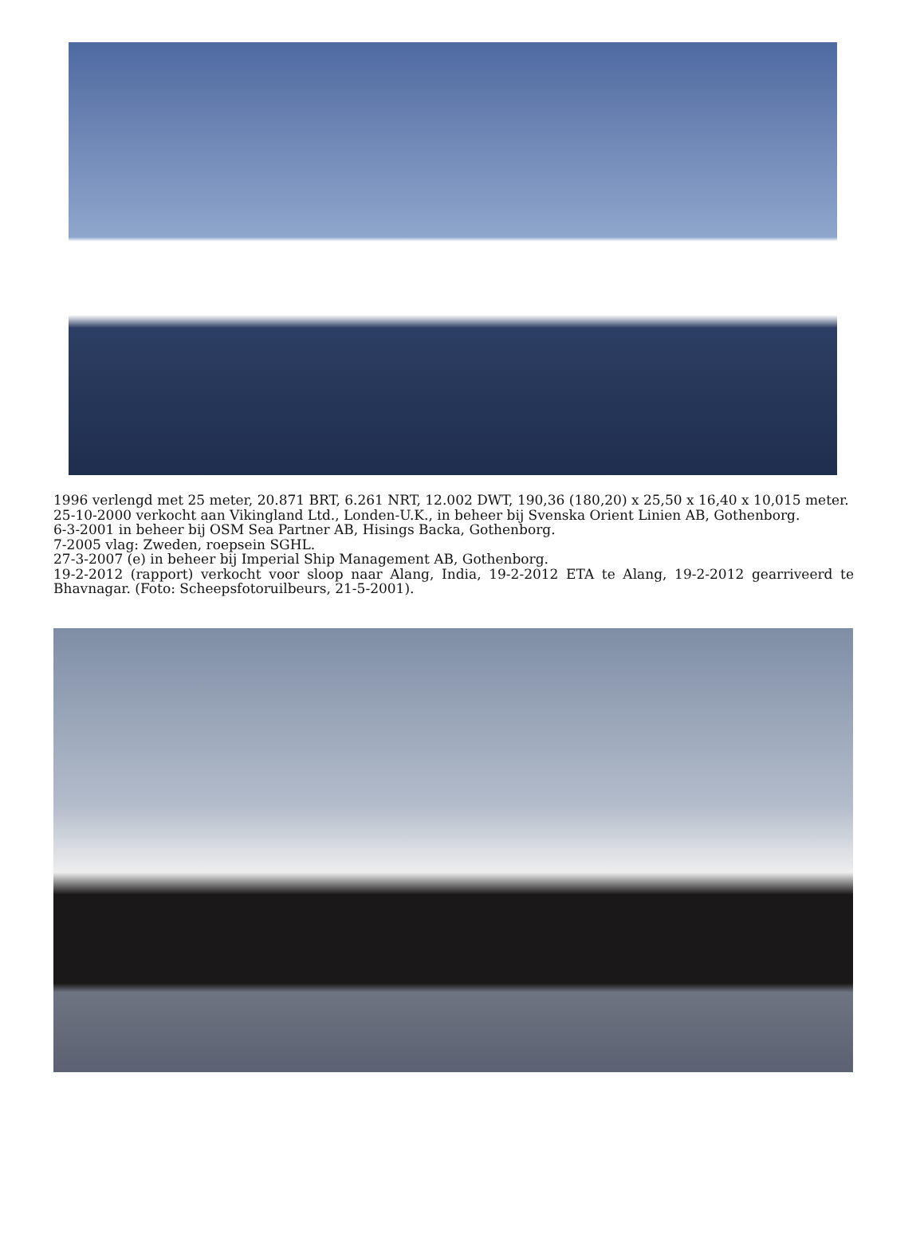1996 verlengd met 25 meter, 20.871 BRT, 6.261 NRT, 12.002 DWT, 190,36 (180,20) x 25,50 x 16,40 x 10,015 meter.
25-10-2000 verkocht aan Vikingland Ltd., Londen-U.K., in beheer bij Svenska Orient Linien AB, Gothenborg.
6-3-2001 in beheer bij OSM Sea Partner AB, Hisings Backa, Gothenborg.
7-2005 vlag: Zweden, roepsein SGHL.
27-3-2007 (e) in beheer bij Imperial Ship Management AB, Gothenborg.
19-2-2012 (rapport) verkocht voor sloop naar Alang, India, 19-2-2012 ETA te Alang, 19-2-2012 gearriveerd te Bhavnagar. (Foto: Scheepsfotoruilbeurs, 21-5-2001).